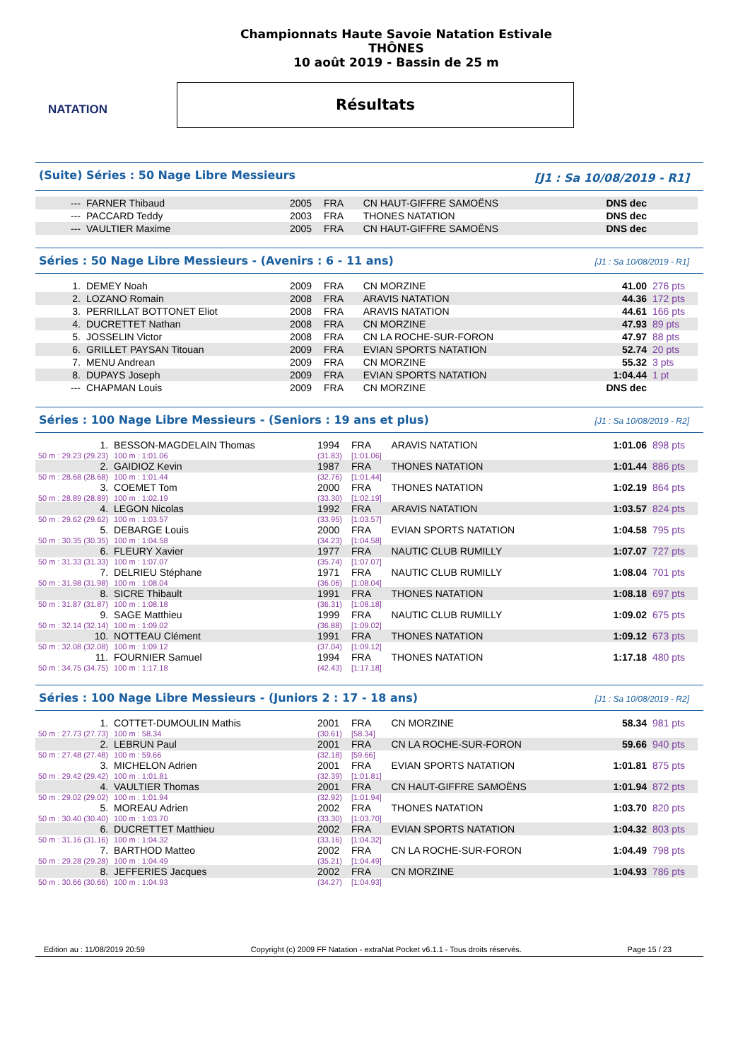NATATION
Championnats Haute Savoie Natation Estivale
THÔNES
10 août 2019 - Bassin de 25 m
Résultats
(Suite) Séries : 50 Nage Libre Messieurs [J1 : Sa 10/08/2019 - R1]
| --- | FARNER Thibaud | 2005 | FRA | CN HAUT-GIFFRE SAMOËNS | DNS dec | |
| --- | PACCARD Teddy | 2003 | FRA | THONES NATATION | DNS dec | |
| --- | VAULTIER Maxime | 2005 | FRA | CN HAUT-GIFFRE SAMOËNS | DNS dec | |
Séries : 50 Nage Libre Messieurs - (Avenirs : 6 - 11 ans) [J1 : Sa 10/08/2019 - R1]
| 1. | DEMEY Noah | 2009 | FRA | CN MORZINE | 41.00 | 276 pts |
| 2. | LOZANO Romain | 2008 | FRA | ARAVIS NATATION | 44.36 | 172 pts |
| 3. | PERRILLAT BOTTONET Eliot | 2008 | FRA | ARAVIS NATATION | 44.61 | 166 pts |
| 4. | DUCRETTET Nathan | 2008 | FRA | CN MORZINE | 47.93 | 89 pts |
| 5. | JOSSELIN Victor | 2008 | FRA | CN LA ROCHE-SUR-FORON | 47.97 | 88 pts |
| 6. | GRILLET PAYSAN Titouan | 2009 | FRA | EVIAN SPORTS NATATION | 52.74 | 20 pts |
| 7. | MENU Andrean | 2009 | FRA | CN MORZINE | 55.32 | 3 pts |
| 8. | DUPAYS Joseph | 2009 | FRA | EVIAN SPORTS NATATION | 1:04.44 | 1 pt |
| --- | CHAPMAN Louis | 2009 | FRA | CN MORZINE | DNS dec | |
Séries : 100 Nage Libre Messieurs - (Seniors : 19 ans et plus) [J1 : Sa 10/08/2019 - R2]
| 1. | BESSON-MAGDELAIN Thomas | 1994 | FRA | ARAVIS NATATION | 1:01.06 | 898 pts |
| 50 m : 29.23 (29.23) | 100 m : 1:01.06 | (31.83) | [1:01.06] | | | |
| 2. | GAIDIOZ Kevin | 1987 | FRA | THONES NATATION | 1:01.44 | 886 pts |
| 50 m : 28.68 (28.68) | 100 m : 1:01.44 | (32.76) | [1:01.44] | | | |
| 3. | COEMET Tom | 2000 | FRA | THONES NATATION | 1:02.19 | 864 pts |
| 50 m : 28.89 (28.89) | 100 m : 1:02.19 | (33.30) | [1:02.19] | | | |
| 4. | LEGON Nicolas | 1992 | FRA | ARAVIS NATATION | 1:03.57 | 824 pts |
| 50 m : 29.62 (29.62) | 100 m : 1:03.57 | (33.95) | [1:03.57] | | | |
| 5. | DEBARGE Louis | 2000 | FRA | EVIAN SPORTS NATATION | 1:04.58 | 795 pts |
| 50 m : 30.35 (30.35) | 100 m : 1:04.58 | (34.23) | [1:04.58] | | | |
| 6. | FLEURY Xavier | 1977 | FRA | NAUTIC CLUB RUMILLY | 1:07.07 | 727 pts |
| 50 m : 31.33 (31.33) | 100 m : 1:07.07 | (35.74) | [1:07.07] | | | |
| 7. | DELRIEU Stéphane | 1971 | FRA | NAUTIC CLUB RUMILLY | 1:08.04 | 701 pts |
| 50 m : 31.98 (31.98) | 100 m : 1:08.04 | (36.06) | [1:08.04] | | | |
| 8. | SICRE Thibault | 1991 | FRA | THONES NATATION | 1:08.18 | 697 pts |
| 50 m : 31.87 (31.87) | 100 m : 1:08.18 | (36.31) | [1:08.18] | | | |
| 9. | SAGE Matthieu | 1999 | FRA | NAUTIC CLUB RUMILLY | 1:09.02 | 675 pts |
| 50 m : 32.14 (32.14) | 100 m : 1:09.02 | (36.88) | [1:09.02] | | | |
| 10. | NOTTEAU Clément | 1991 | FRA | THONES NATATION | 1:09.12 | 673 pts |
| 50 m : 32.08 (32.08) | 100 m : 1:09.12 | (37.04) | [1:09.12] | | | |
| 11. | FOURNIER Samuel | 1994 | FRA | THONES NATATION | 1:17.18 | 480 pts |
| 50 m : 34.75 (34.75) | 100 m : 1:17.18 | (42.43) | [1:17.18] | | | |
Séries : 100 Nage Libre Messieurs - (Juniors 2 : 17 - 18 ans) [J1 : Sa 10/08/2019 - R2]
| 1. | COTTET-DUMOULIN Mathis | 2001 | FRA | CN MORZINE | 58.34 | 981 pts |
| 50 m : 27.73 (27.73) | 100 m : 58.34 | (30.61) | [58.34] | | | |
| 2. | LEBRUN Paul | 2001 | FRA | CN LA ROCHE-SUR-FORON | 59.66 | 940 pts |
| 50 m : 27.48 (27.48) | 100 m : 59.66 | (32.18) | [59.66] | | | |
| 3. | MICHELON Adrien | 2001 | FRA | EVIAN SPORTS NATATION | 1:01.81 | 875 pts |
| 50 m : 29.42 (29.42) | 100 m : 1:01.81 | (32.39) | [1:01.81] | | | |
| 4. | VAULTIER Thomas | 2001 | FRA | CN HAUT-GIFFRE SAMOËNS | 1:01.94 | 872 pts |
| 50 m : 29.02 (29.02) | 100 m : 1:01.94 | (32.92) | [1:01.94] | | | |
| 5. | MOREAU Adrien | 2002 | FRA | THONES NATATION | 1:03.70 | 820 pts |
| 50 m : 30.40 (30.40) | 100 m : 1:03.70 | (33.30) | [1:03.70] | | | |
| 6. | DUCRETTET Matthieu | 2002 | FRA | EVIAN SPORTS NATATION | 1:04.32 | 803 pts |
| 50 m : 31.16 (31.16) | 100 m : 1:04.32 | (33.16) | [1:04.32] | | | |
| 7. | BARTHOD Matteo | 2002 | FRA | CN LA ROCHE-SUR-FORON | 1:04.49 | 798 pts |
| 50 m : 29.28 (29.28) | 100 m : 1:04.49 | (35.21) | [1:04.49] | | | |
| 8. | JEFFERIES Jacques | 2002 | FRA | CN MORZINE | 1:04.93 | 786 pts |
| 50 m : 30.66 (30.66) | 100 m : 1:04.93 | (34.27) | [1:04.93] | | | |
Edition au : 11/08/2019 20:59 Copyright (c) 2009 FF Natation - extraNat Pocket v6.1.1 - Tous droits réservés. Page 15 / 23